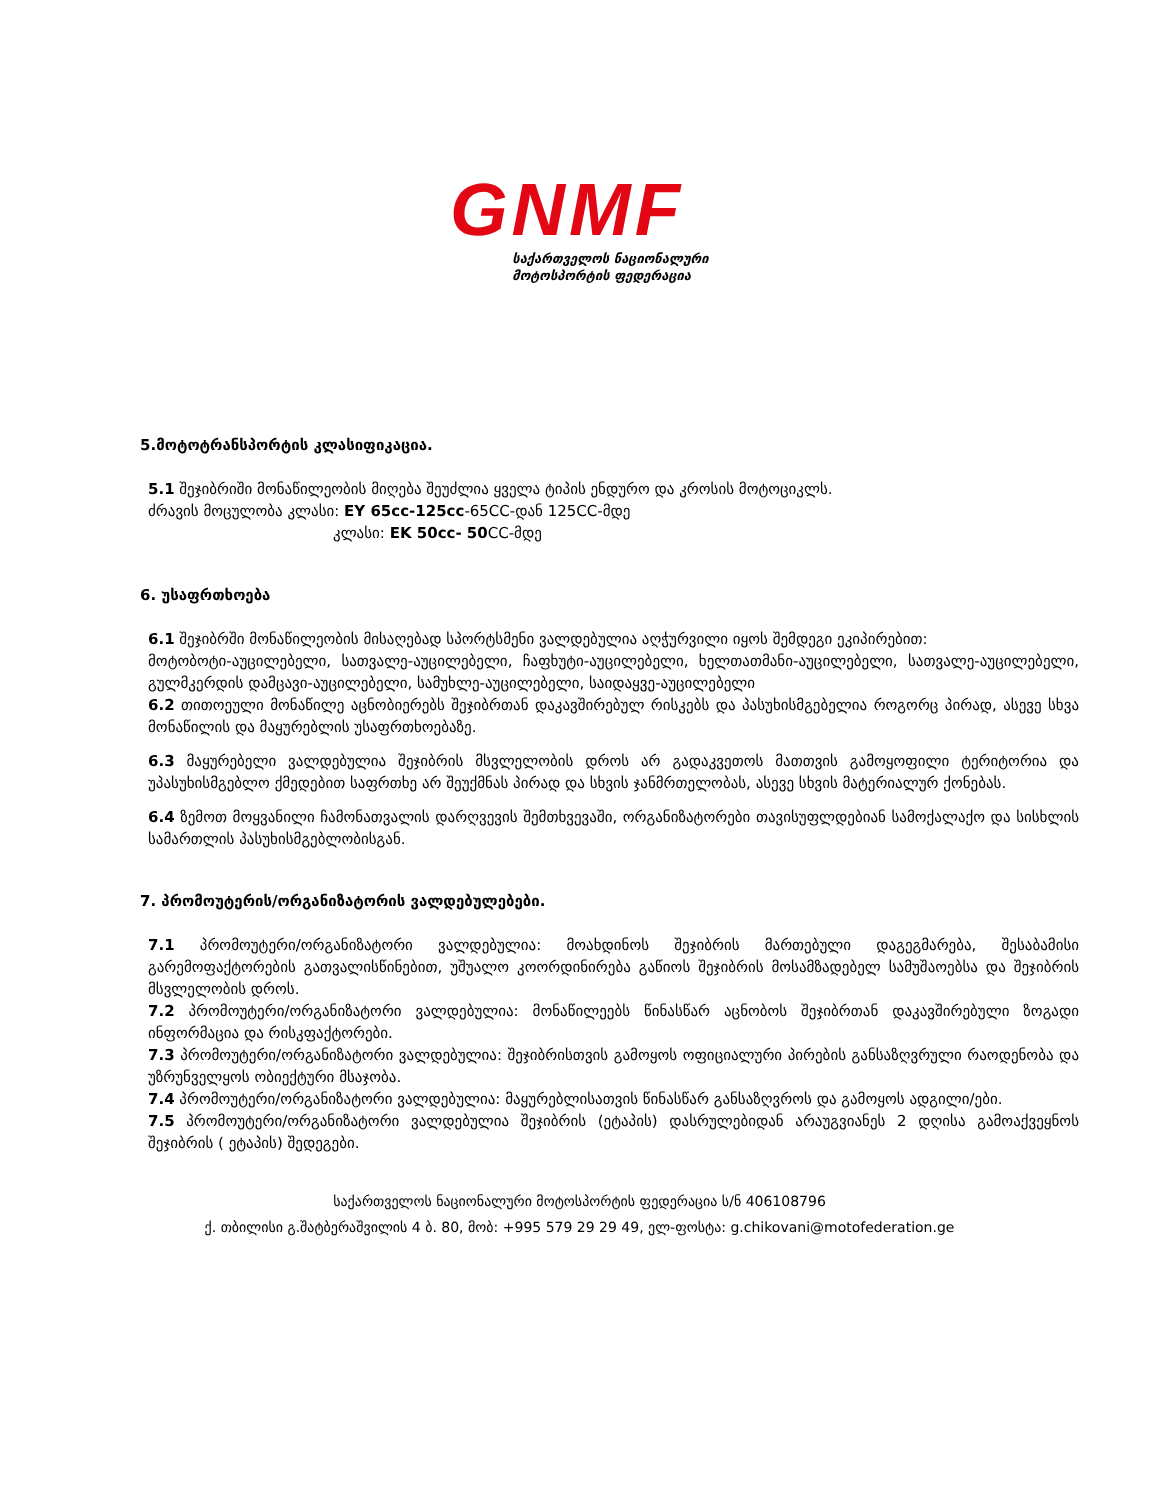GNMF
საქართველოს ნაციონალური
მოტოსპორტის ფედერაცია
5.მოტოტრანსპორტის კლასიფიკაცია.
5.1 შეჯიბრიში მონაწილეობის მიღება შეუძლია ყველა ტიპის ენდურო და კროსის მოტოციკლს.
ძრავის მოცულობა კლასი: EY 65cc-125cc-65CC-დან 125CC-მდე
კლასი: EK 50cc- 50 CC-მდე
6. უსაფრთხოება
6.1 შეჯიბრში მონაწილეობის მისაღებად სპორტსმენი ვალდებულია აღჭურვილი იყოს შემდეგი ეკიპირებით:
მოტობოტი-აუცილებელი, სათვალე-აუცილებელი, ჩაფხუტი-აუცილებელი, ხელთათმანი-აუცილებელი, სათვალე-აუცილებელი, გულმკერდის დამცავი-აუცილებელი, სამუხლე-აუცილებელი, საიდაყვე-აუცილებელი
6.2 თითოეული მონაწილე აცნობიერებს შეჯიბრთან დაკავშირებულ რისკებს და პასუხისმგებელია როგორც პირად, ასევე სხვა მონაწილის და მაყურებლის უსაფრთხოებაზე.
6.3 მაყურებელი ვალდებულია შეჯიბრის მსვლელობის დროს არ გადაკვეთოს მათთვის გამოყოფილი ტერიტორია და უპასუხისმგებლო ქმედებით საფრთხე არ შეუქმნას პირად და სხვის ჯანმრთელობას, ასევე სხვის მატერიალურ ქონებას.
6.4 ზემოთ მოყვანილი ჩამონათვალის დარღვევის შემთხვევაში, ორგანიზატორები თავისუფლდებიან სამოქალაქო და სისხლის სამართლის პასუხისმგებლობისგან.
7. პრომოუტერის/ორგანიზატორის ვალდებულებები.
7.1 პრომოუტერი/ორგანიზატორი ვალდებულია: მოახდინოს შეჯიბრის მართებული დაგეგმარება, შესაბამისი გარემოფაქტორების გათვალისწინებით, უშუალო კოორდინირება გაწიოს შეჯიბრის მოსამზადებელ სამუშაოებსა და შეჯიბრის მსვლელობის დროს.
7.2 პრომოუტერი/ორგანიზატორი ვალდებულია: მონაწილეებს წინასწარ აცნობოს შეჯიბრთან დაკავშირებული ზოგადი ინფორმაცია და რისკფაქტორები.
7.3 პრომოუტერი/ორგანიზატორი ვალდებულია: შეჯიბრისთვის გამოყოს ოფიციალური პირების განსაზღვრული რაოდენობა და უზრუნველყოს ობიექტური მსაჯობა.
7.4 პრომოუტერი/ორგანიზატორი ვალდებულია: მაყურებლისათვის წინასწარ განსაზღვროს და გამოყოს ადგილი/ები.
7.5 პრომოუტერი/ორგანიზატორი ვალდებულია შეჯიბრის (ეტაპის) დასრულებიდან არაუგვიანეს 2 დღისა გამოაქვეყნოს შეჯიბრის ( ეტაპის) შედეგები.
საქართველოს ნაციონალური მოტოსპორტის ფედერაცია ს/ნ 406108796
ქ. თბილისი გ.შატბერაშვილის 4 ბ. 80, მობ: +995 579 29 29 49, ელ-ფოსტა: g.chikovani@motofederation.ge